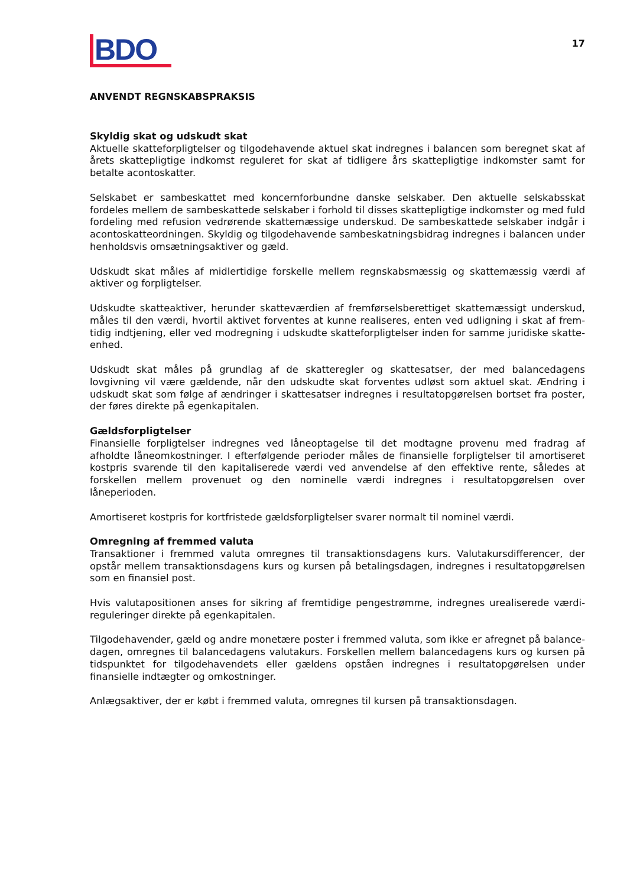BDO
17
ANVENDT REGNSKABSPRAKSIS
Skyldig skat og udskudt skat
Aktuelle skatteforpligtelser og tilgodehavende aktuel skat indregnes i balancen som beregnet skat af årets skattepligtige indkomst reguleret for skat af tidligere års skattepligtige indkomster samt for betalte acontoskatter.
Selskabet er sambeskattet med koncernforbundne danske selskaber. Den aktuelle selskabsskat fordeles mellem de sambeskattede selskaber i forhold til disses skattepligtige indkomster og med fuld fordeling med refusion vedrørende skattemæssige underskud. De sambeskattede selskaber indgår i acontoskatteordningen. Skyldig og tilgodehavende sambeskatningsbidrag indregnes i balancen under henholdsvis omsætningsaktiver og gæld.
Udskudt skat måles af midlertidige forskelle mellem regnskabsmæssig og skattemæssig værdi af aktiver og forpligtelser.
Udskudte skatteaktiver, herunder skatteværdien af fremførselsberettiget skattemæssigt underskud, måles til den værdi, hvortil aktivet forventes at kunne realiseres, enten ved udligning i skat af frem­tidig indtjening, eller ved modregning i udskudte skatteforpligtelser inden for samme juridiske skatte­enhed.
Udskudt skat måles på grundlag af de skatteregler og skattesatser, der med balancedagens lovgivning vil være gældende, når den udskudte skat forventes udløst som aktuel skat. Ændring i udskudt skat som følge af ændringer i skattesatser indregnes i resultatopgørelsen bortset fra poster, der føres direkte på egenkapitalen.
Gældsforpligtelser
Finansielle forpligtelser indregnes ved låneoptagelse til det modtagne provenu med fradrag af afholdte låneomkostninger. I efterfølgende perioder måles de finansielle forpligtelser til amortiseret kostpris svarende til den kapitaliserede værdi ved anvendelse af den effektive rente, således at forskellen mellem provenuet og den nominelle værdi indregnes i resultatopgørelsen over låneperioden.
Amortiseret kostpris for kortfristede gældsforpligtelser svarer normalt til nominel værdi.
Omregning af fremmed valuta
Transaktioner i fremmed valuta omregnes til transaktionsdagens kurs. Valutakursdifferencer, der opstår mellem transaktionsdagens kurs og kursen på betalingsdagen, indregnes i resultatopgørelsen som en finansiel post.
Hvis valutapositionen anses for sikring af fremtidige pengestrømme, indregnes urealiserede værdi­reguleringer direkte på egenkapitalen.
Tilgodehavender, gæld og andre monetære poster i fremmed valuta, som ikke er afregnet på balance­dagen, omregnes til balancedagens valutakurs. Forskellen mellem balancedagens kurs og kursen på tidspunktet for tilgodehavendets eller gældens opståen indregnes i resultatopgørelsen under finansielle indtægter og omkostninger.
Anlægsaktiver, der er købt i fremmed valuta, omregnes til kursen på transaktionsdagen.